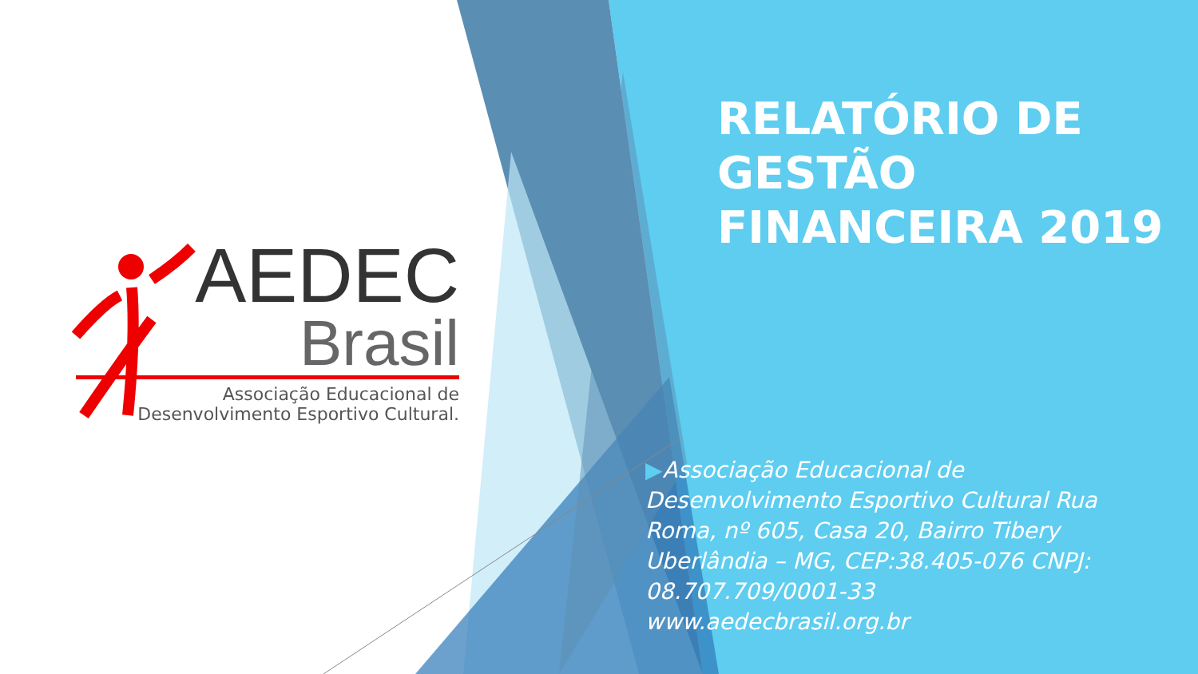AEDEC
Brasil
Associação Educacional de
Desenvolvimento Esportivo Cultural.
RELATÓRIO DE
GESTÃO
FINANCEIRA 2019
▶Associação Educacional de Desenvolvimento Esportivo Cultural Rua Roma, nº 605, Casa 20, Bairro Tibery Uberlândia – MG, CEP:38.405-076 CNPJ: 08.707.709/0001-33 www.aedecbrasil.org.br